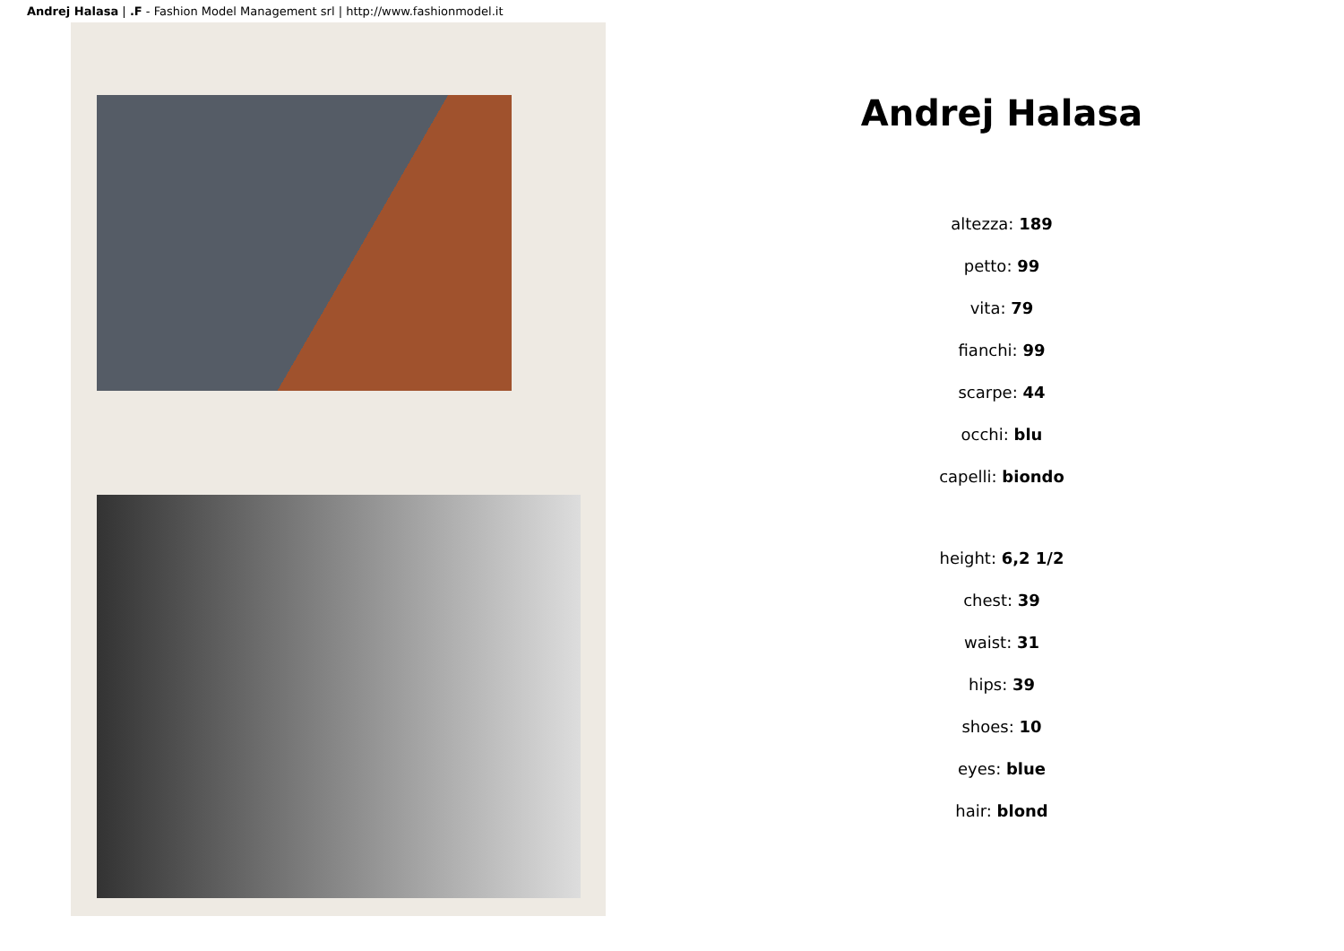Andrej Halasa | .F - Fashion Model Management srl | http://www.fashionmodel.it
Andrej Halasa
altezza: 189
petto: 99
vita: 79
fianchi: 99
scarpe: 44
occhi: blu
capelli: biondo
height: 6,2 1/2
chest: 39
waist: 31
hips: 39
shoes: 10
eyes: blue
hair: blond